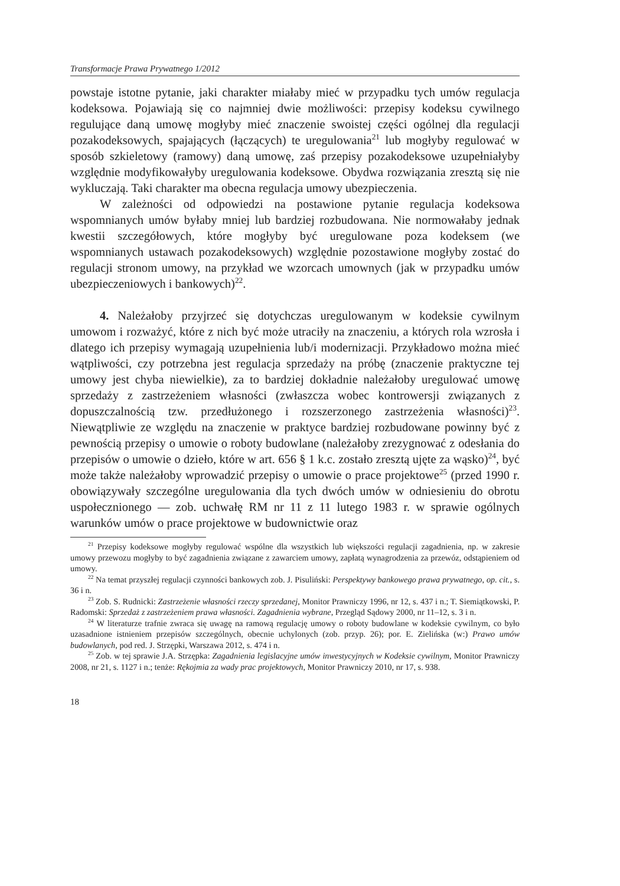Transformacje Prawa Prywatnego 1/2012
powstaje istotne pytanie, jaki charakter miałaby mieć w przypadku tych umów regulacja kodeksowa. Pojawiają się co najmniej dwie możliwości: przepisy kodeksu cywilnego regulujące daną umowę mogłyby mieć znaczenie swoistej części ogólnej dla regulacji pozakodeksowych, spajających (łączących) te uregulowania<sup>21</sup> lub mogłyby regulować w sposób szkieletowy (ramowy) daną umowę, zaś przepisy pozakodeksowe uzupełniałyby względnie modyfikowałyby uregulowania kodeksowe. Obydwa rozwiązania zresztą się nie wykluczają. Taki charakter ma obecna regulacja umowy ubezpieczenia.
W zależności od odpowiedzi na postawione pytanie regulacja kodeksowa wspomnianych umów byłaby mniej lub bardziej rozbudowana. Nie normowałaby jednak kwestii szczegółowych, które mogłyby być uregulowane poza kodeksem (we wspomnianych ustawach pozakodeksowych) względnie pozostawione mogłyby zostać do regulacji stronom umowy, na przykład we wzorcach umownych (jak w przypadku umów ubezpieczeniowych i bankowych)<sup>22</sup>.
4. Należałoby przyjrzeć się dotychczas uregulowanym w kodeksie cywilnym umowom i rozważyć, które z nich być może utraciły na znaczeniu, a których rola wzrosła i dlatego ich przepisy wymagają uzupełnienia lub/i modernizacji. Przykładowo można mieć wątpliwości, czy potrzebna jest regulacja sprzedaży na próbę (znaczenie praktyczne tej umowy jest chyba niewielkie), za to bardziej dokładnie należałoby uregulować umowę sprzedaży z zastrzeżeniem własności (zwłaszcza wobec kontrowersji związanych z dopuszczalnością tzw. przedłużonego i rozszerzonego zastrzeżenia własności)<sup>23</sup>. Niewątpliwie ze względu na znaczenie w praktyce bardziej rozbudowane powinny być z pewnością przepisy o umowie o roboty budowlane (należałoby zrezygnować z odesłania do przepisów o umowie o dzieło, które w art. 656 § 1 k.c. zostało zresztą ujęte za wąsko)<sup>24</sup>, być może także należałoby wprowadzić przepisy o umowie o prace projektowe<sup>25</sup> (przed 1990 r. obowiązywały szczególne uregulowania dla tych dwóch umów w odniesieniu do obrotu uspołecznionego — zob. uchwałę RM nr 11 z 11 lutego 1983 r. w sprawie ogólnych warunków umów o prace projektowe w budownictwie oraz
<sup>21</sup> Przepisy kodeksowe mogłyby regulować wspólne dla wszystkich lub większości regulacji zagadnienia, np. w zakresie umowy przewozu mogłyby to być zagadnienia związane z zawarciem umowy, zapłatą wynagrodzenia za przewóz, odstąpieniem od umowy.
<sup>22</sup> Na temat przyszłej regulacji czynności bankowych zob. J. Pisuliński: Perspektywy bankowego prawa prywatnego, op. cit., s. 36 i n.
<sup>23</sup> Zob. S. Rudnicki: Zastrzeżenie własności rzeczy sprzedanej, Monitor Prawniczy 1996, nr 12, s. 437 i n.; T. Siemiątkowski, P. Radomski: Sprzedaż z zastrzeżeniem prawa własności. Zagadnienia wybrane, Przegląd Sądowy 2000, nr 11–12, s. 3 i n.
<sup>24</sup> W literaturze trafnie zwraca się uwagę na ramową regulację umowy o roboty budowlane w kodeksie cywilnym, co było uzasadnione istnieniem przepisów szczególnych, obecnie uchylonych (zob. przyp. 26); por. E. Zielińska (w:) Prawo umów budowlanych, pod red. J. Strzępki, Warszawa 2012, s. 474 i n.
<sup>25</sup> Zob. w tej sprawie J.A. Strzępka: Zagadnienia legislacyjne umów inwestycyjnych w Kodeksie cywilnym, Monitor Prawniczy 2008, nr 21, s. 1127 i n.; tenże: Rękojmia za wady prac projektowych, Monitor Prawniczy 2010, nr 17, s. 938.
18